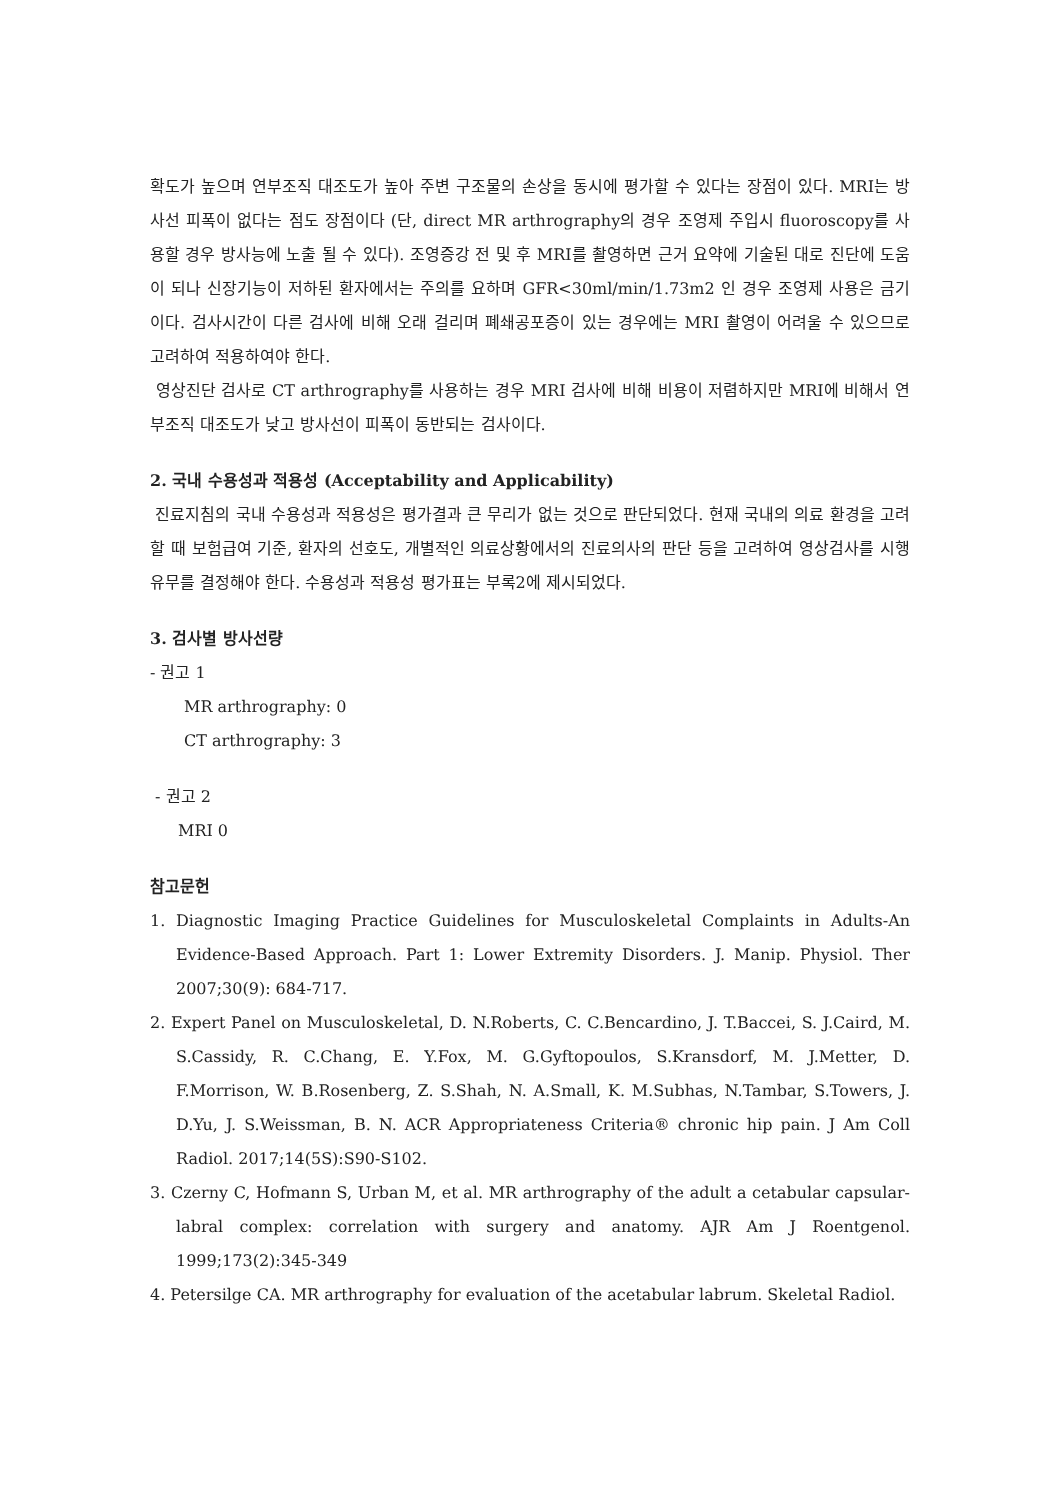확도가 높으며 연부조직 대조도가 높아 주변 구조물의 손상을 동시에 평가할 수 있다는 장점이 있다. MRI는 방사선 피폭이 없다는 점도 장점이다 (단, direct MR arthrography의 경우 조영제 주입시 fluoroscopy를 사용할 경우 방사능에 노출 될 수 있다). 조영증강 전 및 후 MRI를 촬영하면 근거 요약에 기술된 대로 진단에 도움이 되나 신장기능이 저하된 환자에서는 주의를 요하며 GFR<30ml/min/1.73m2 인 경우 조영제 사용은 금기이다. 검사시간이 다른 검사에 비해 오래 걸리며 폐쇄공포증이 있는 경우에는 MRI 촬영이 어려울 수 있으므로 고려하여 적용하여야 한다.
영상진단 검사로 CT arthrography를 사용하는 경우 MRI 검사에 비해 비용이 저렴하지만 MRI에 비해서 연부조직 대조도가 낮고 방사선이 피폭이 동반되는 검사이다.
2. 국내 수용성과 적용성 (Acceptability and Applicability)
진료지침의 국내 수용성과 적용성은 평가결과 큰 무리가 없는 것으로 판단되었다. 현재 국내의 의료 환경을 고려할 때 보험급여 기준, 환자의 선호도, 개별적인 의료상황에서의 진료의사의 판단 등을 고려하여 영상검사를 시행유무를 결정해야 한다. 수용성과 적용성 평가표는 부록2에 제시되었다.
3. 검사별 방사선량
- 권고 1
MR arthrography: 0
CT arthrography: 3
- 권고 2
MRI 0
참고문헌
1. Diagnostic Imaging Practice Guidelines for Musculoskeletal Complaints in Adults-An Evidence-Based Approach. Part 1: Lower Extremity Disorders. J. Manip. Physiol. Ther 2007;30(9): 684-717.
2. Expert Panel on Musculoskeletal, D. N.Roberts, C. C.Bencardino, J. T.Baccei, S. J.Caird, M. S.Cassidy, R. C.Chang, E. Y.Fox, M. G.Gyftopoulos, S.Kransdorf, M. J.Metter, D. F.Morrison, W. B.Rosenberg, Z. S.Shah, N. A.Small, K. M.Subhas, N.Tambar, S.Towers, J. D.Yu, J. S.Weissman, B. N. ACR Appropriateness Criteria® chronic hip pain. J Am Coll Radiol. 2017;14(5S):S90-S102.
3. Czerny C, Hofmann S, Urban M, et al. MR arthrography of the adult a cetabular capsular-labral complex: correlation with surgery and anatomy. AJR Am J Roentgenol. 1999;173(2):345-349
4. Petersilge CA. MR arthrography for evaluation of the acetabular labrum. Skeletal Radiol.